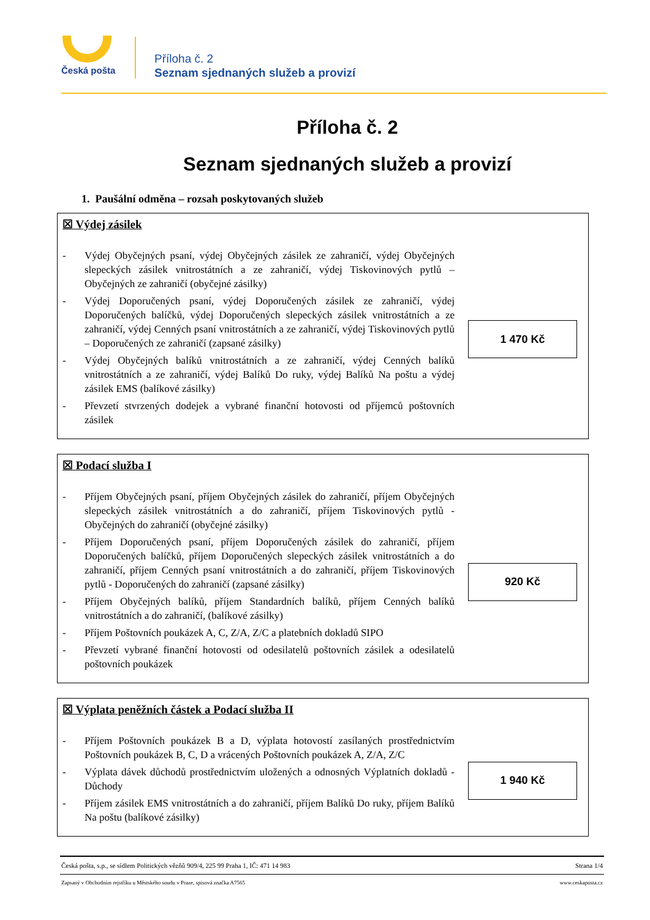Česká pošta
Příloha č. 2
Seznam sjednaných služeb a provizí
Příloha č. 2
Seznam sjednaných služeb a provizí
1. Paušální odměna – rozsah poskytovaných služeb
☒ Výdej zásilek
- Výdej Obyčejných psaní, výdej Obyčejných zásilek ze zahraničí, výdej Obyčejných slepeckých zásilek vnitrostátních a ze zahraničí, výdej Tiskovinových pytlů – Obyčejných ze zahraničí (obyčejné zásilky)
- Výdej Doporučených psaní, výdej Doporučených zásilek ze zahraničí, výdej Doporučených balíčků, výdej Doporučených slepeckých zásilek vnitrostátních a ze zahraničí, výdej Cenných psaní vnitrostátních a ze zahraničí, výdej Tiskovinových pytlů – Doporučených ze zahraničí (zapsané zásilky)
- Výdej Obyčejných balíků vnitrostátních a ze zahraničí, výdej Cenných balíků vnitrostátních a ze zahraničí, výdej Balíků Do ruky, výdej Balíků Na poštu a výdej zásilek EMS (balíkové zásilky)
- Převzetí stvrzených dodejek a vybrané finanční hotovosti od příjemců poštovních zásilek
1 470 Kč
☒ Podací služba I
- Příjem Obyčejných psaní, příjem Obyčejných zásilek do zahraničí, příjem Obyčejných slepeckých zásilek vnitrostátních a do zahraničí, příjem Tiskovinových pytlů - Obyčejných do zahraničí (obyčejné zásilky)
- Příjem Doporučených psaní, příjem Doporučených zásilek do zahraničí, příjem Doporučených balíčků, příjem Doporučených slepeckých zásilek vnitrostátních a do zahraničí, příjem Cenných psaní vnitrostátních a do zahraničí, příjem Tiskovinových pytlů - Doporučených do zahraničí (zapsané zásilky)
- Příjem Obyčejných balíků, příjem Standardních balíků, příjem Cenných balíků vnitrostátních a do zahraničí, (balíkové zásilky)
- Příjem Poštovních poukázek A, C, Z/A, Z/C a platebních dokladů SIPO
- Převzetí vybrané finanční hotovosti od odesilatelů poštovních zásilek a odesilatelů poštovních poukázek
920 Kč
☒ Výplata peněžních částek a Podací služba II
- Příjem Poštovních poukázek B a D, výplata hotovostí zasílaných prostřednictvím Poštovních poukázek B, C, D a vrácených Poštovních poukázek A, Z/A, Z/C
- Výplata dávek důchodů prostřednictvím uložených a odnosných Výplatních dokladů - Důchody
- Příjem zásilek EMS vnitrostátních a do zahraničí, příjem Balíků Do ruky, příjem Balíků Na poštu (balíkové zásilky)
1 940 Kč
Česká pošta, s.p., se sídlem Politických vězňů 909/4, 225 99 Praha 1, IČ: 471 14 983 Strana 1/4
Zapsaný v Obchodním rejstříku u Městského soudu v Praze, spisová značka A7565 www.ceskaposta.cz